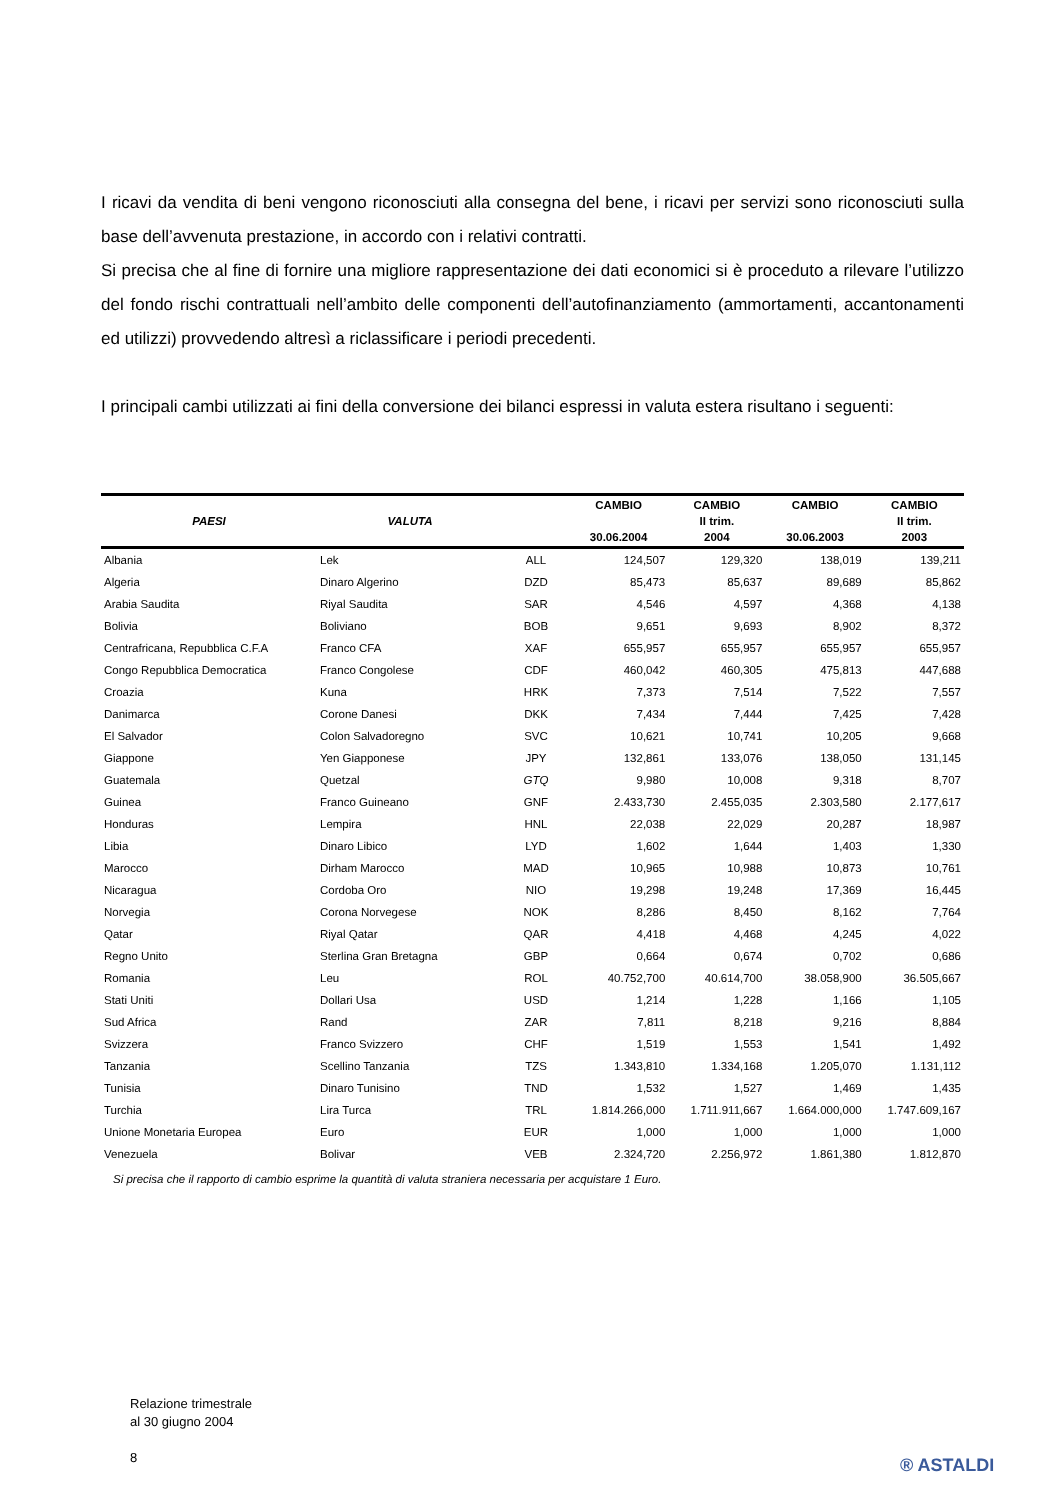I ricavi da vendita di beni vengono riconosciuti alla consegna del bene, i ricavi per servizi sono riconosciuti sulla base dell’avvenuta prestazione, in accordo con i relativi contratti.
Si precisa che al fine di fornire una migliore rappresentazione dei dati economici si è proceduto a rilevare l’utilizzo del fondo rischi contrattuali nell’ambito delle componenti dell’autofinanziamento (ammortamenti, accantonamenti ed utilizzi) provvedendo altresì a riclassificare i periodi precedenti.
I principali cambi utilizzati ai fini della conversione dei bilanci espressi in valuta estera risultano i seguenti:
| PAESI | VALUTA | | CAMBIO 30.06.2004 | CAMBIO II trim. 2004 | CAMBIO 30.06.2003 | CAMBIO II trim. 2003 |
| --- | --- | --- | --- | --- | --- | --- |
| Albania | Lek | ALL | 124,507 | 129,320 | 138,019 | 139,211 |
| Algeria | Dinaro Algerino | DZD | 85,473 | 85,637 | 89,689 | 85,862 |
| Arabia Saudita | Riyal Saudita | SAR | 4,546 | 4,597 | 4,368 | 4,138 |
| Bolivia | Boliviano | BOB | 9,651 | 9,693 | 8,902 | 8,372 |
| Centrafricana, Repubblica C.F.A | Franco CFA | XAF | 655,957 | 655,957 | 655,957 | 655,957 |
| Congo Repubblica Democratica | Franco Congolese | CDF | 460,042 | 460,305 | 475,813 | 447,688 |
| Croazia | Kuna | HRK | 7,373 | 7,514 | 7,522 | 7,557 |
| Danimarca | Corone Danesi | DKK | 7,434 | 7,444 | 7,425 | 7,428 |
| El Salvador | Colon Salvadoregno | SVC | 10,621 | 10,741 | 10,205 | 9,668 |
| Giappone | Yen Giapponese | JPY | 132,861 | 133,076 | 138,050 | 131,145 |
| Guatemala | Quetzal | GTQ | 9,980 | 10,008 | 9,318 | 8,707 |
| Guinea | Franco Guineano | GNF | 2.433,730 | 2.455,035 | 2.303,580 | 2.177,617 |
| Honduras | Lempira | HNL | 22,038 | 22,029 | 20,287 | 18,987 |
| Libia | Dinaro Libico | LYD | 1,602 | 1,644 | 1,403 | 1,330 |
| Marocco | Dirham Marocco | MAD | 10,965 | 10,988 | 10,873 | 10,761 |
| Nicaragua | Cordoba Oro | NIO | 19,298 | 19,248 | 17,369 | 16,445 |
| Norvegia | Corona Norvegese | NOK | 8,286 | 8,450 | 8,162 | 7,764 |
| Qatar | Riyal Qatar | QAR | 4,418 | 4,468 | 4,245 | 4,022 |
| Regno Unito | Sterlina Gran Bretagna | GBP | 0,664 | 0,674 | 0,702 | 0,686 |
| Romania | Leu | ROL | 40.752,700 | 40.614,700 | 38.058,900 | 36.505,667 |
| Stati Uniti | Dollari Usa | USD | 1,214 | 1,228 | 1,166 | 1,105 |
| Sud Africa | Rand | ZAR | 7,811 | 8,218 | 9,216 | 8,884 |
| Svizzera | Franco Svizzero | CHF | 1,519 | 1,553 | 1,541 | 1,492 |
| Tanzania | Scellino Tanzania | TZS | 1.343,810 | 1.334,168 | 1.205,070 | 1.131,112 |
| Tunisia | Dinaro Tunisino | TND | 1,532 | 1,527 | 1,469 | 1,435 |
| Turchia | Lira Turca | TRL | 1.814.266,000 | 1.711.911,667 | 1.664.000,000 | 1.747.609,167 |
| Unione Monetaria Europea | Euro | EUR | 1,000 | 1,000 | 1,000 | 1,000 |
| Venezuela | Bolivar | VEB | 2.324,720 | 2.256,972 | 1.861,380 | 1.812,870 |
Si precisa che il rapporto di cambio esprime la quantità di valuta straniera necessaria per acquistare 1 Euro.
Relazione trimestrale
al 30 giugno 2004
8
® ASTALDI